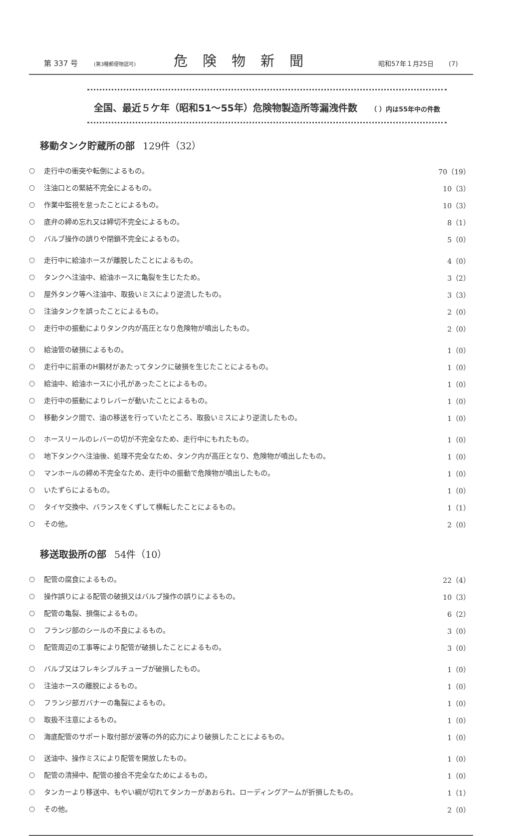第 337 号 (第3種郵便物認可) 危険物新聞 昭和57年１月25日 (7)
全国、最近５ケ年（昭和51～55年）危険物製造所等漏洩件数 （ ）内は55年中の件数
移動タンク貯蔵所の部 129件（32）
| ○ | 走行中の衝突や転倒によるもの。 | 70（19） |
| ○ | 注油口との緊結不完全によるもの。 | 10（3） |
| ○ | 作業中監視を怠ったことによるもの。 | 10（3） |
| ○ | 底弁の締め忘れ又は締切不完全によるもの。 | 8（1） |
| ○ | バルブ操作の誤りや閉鎖不完全によるもの。 | 5（0） |
| ○ | 走行中に給油ホースが離脱したことによるもの。 | 4（0） |
| ○ | タンクへ注油中、給油ホースに亀裂を生じたため。 | 3（2） |
| ○ | 屋外タンク等へ注油中、取扱いミスにより逆流したもの。 | 3（3） |
| ○ | 注油タンクを誤ったことによるもの。 | 2（0） |
| ○ | 走行中の振動によりタンク内が高圧となり危険物が噴出したもの。 | 2（0） |
| ○ | 給油管の破損によるもの。 | 1（0） |
| ○ | 走行中に前車のH鋼材があたってタンクに破損を生じたことによるもの。 | 1（0） |
| ○ | 給油中、給油ホースに小孔があったことによるもの。 | 1（0） |
| ○ | 走行中の振動によりレバーが動いたことによるもの。 | 1（0） |
| ○ | 移動タンク間で、油の移送を行っていたところ、取扱いミスにより逆流したもの。 | 1（0） |
| ○ | ホースリールのレバーの切が不完全なため、走行中にもれたもの。 | 1（0） |
| ○ | 地下タンクへ注油後、処理不完全なため、タンク内が高圧となり、危険物が噴出したもの。 | 1（0） |
| ○ | マンホールの締め不完全なため、走行中の振動で危険物が噴出したもの。 | 1（0） |
| ○ | いたずらによるもの。 | 1（0） |
| ○ | タイヤ交換中、バランスをくずして横転したことによるもの。 | 1（1） |
| ○ | その他。 | 2（0） |
移送取扱所の部 54件（10）
| ○ | 配管の腐食によるもの。 | 22（4） |
| ○ | 操作誤りによる配管の破損又はバルブ操作の誤りによるもの。 | 10（3） |
| ○ | 配管の亀裂、損傷によるもの。 | 6（2） |
| ○ | フランジ部のシールの不良によるもの。 | 3（0） |
| ○ | 配管周辺の工事等により配管が破損したことによるもの。 | 3（0） |
| ○ | バルブ又はフレキシブルチューブが破損したもの。 | 1（0） |
| ○ | 注油ホースの離脱によるもの。 | 1（0） |
| ○ | フランジ部ガバナーの亀裂によるもの。 | 1（0） |
| ○ | 取扱不注意によるもの。 | 1（0） |
| ○ | 海底配管のサポート取付部が波等の外的応力により破損したことによるもの。 | 1（0） |
| ○ | 送油中、操作ミスにより配管を開放したもの。 | 1（0） |
| ○ | 配管の清掃中、配管の接合不完全なためによるもの。 | 1（0） |
| ○ | タンカーより移送中、もやい綱が切れてタンカーがあおられ、ローディングアームが折損したもの。 | 1（1） |
| ○ | その他。 | 2（0） |